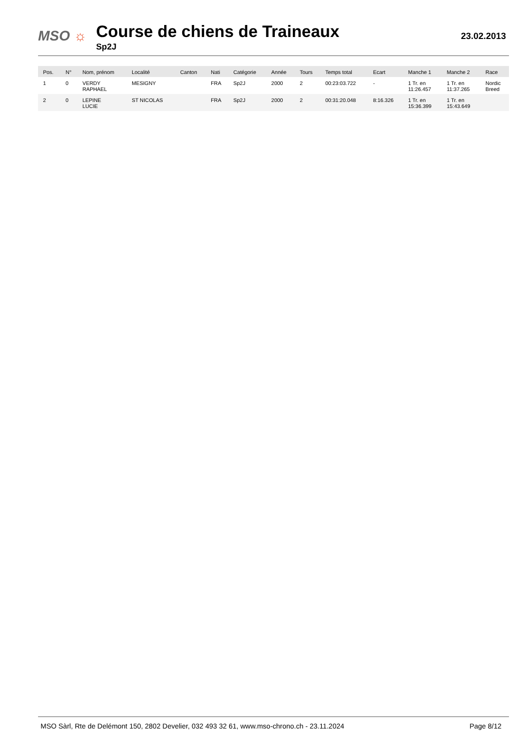MSO ☼
Course de chiens de Traineaux
Sp2J
23.02.2013
| Pos. | N° | Nom, prénom | Localité | Canton | Nati | Catégorie | Année | Tours | Temps total | Ecart | Manche 1 | Manche 2 | Race |
| --- | --- | --- | --- | --- | --- | --- | --- | --- | --- | --- | --- | --- | --- |
| 1 | 0 | VERDY RAPHAEL | MESIGNY | | FRA | Sp2J | 2000 | 2 | 00:23:03.722 | - | 1 Tr. en 11:26.457 | 1 Tr. en 11:37.265 | Nordic Breed |
| 2 | 0 | LEPINE LUCIE | ST NICOLAS | | FRA | Sp2J | 2000 | 2 | 00:31:20.048 | 8:16.326 | 1 Tr. en 15:36.399 | 1 Tr. en 15:43.649 | |
MSO Sàrl, Rte de Delémont 150, 2802 Develier, 032 493 32 61, www.mso-chrono.ch - 23.11.2024
Page 8/12